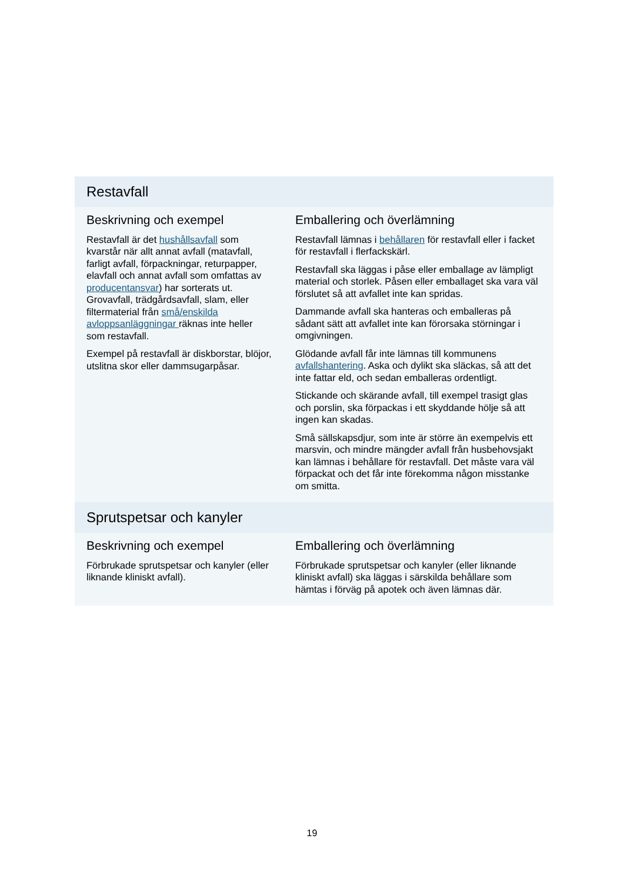| Restavfall | |
| --- | --- |
| Beskrivning och exempel Restavfall är det hushållsavfall som kvarstår när allt annat avfall (matavfall, farligt avfall, förpackningar, returpapper, elavfall och annat avfall som omfattas av producentansvar ) har sorterats ut. Grovavfall, trädgårdsavfall, slam, eller filtermaterial från små/enskilda avloppsanläggningar räknas inte heller som restavfall. Exempel på restavfall är diskborstar, blöjor, utslitna skor eller dammsugarpåsar. | Emballering och överlämning Restavfall lämnas i behållaren för restavfall eller i facket för restavfall i flerfackskärl. Restavfall ska läggas i påse eller emballage av lämpligt material och storlek. Påsen eller emballaget ska vara väl förslutet så att avfallet inte kan spridas. Dammande avfall ska hanteras och emballeras på sådant sätt att avfallet inte kan förorsaka störningar i omgivningen. Glödande avfall får inte lämnas till kommunens avfallshantering . Aska och dylikt ska släckas, så att det inte fattar eld, och sedan emballeras ordentligt. Stickande och skärande avfall, till exempel trasigt glas och porslin, ska förpackas i ett skyddande hölje så att ingen kan skadas. Små sällskapsdjur, som inte är större än exempelvis ett marsvin, och mindre mängder avfall från husbehovsjakt kan lämnas i behållare för restavfall. Det måste vara väl förpackat och det får inte förekomma någon misstanke om smitta. |
| Sprutspetsar och kanyler | |
| Beskrivning och exempel Förbrukade sprutspetsar och kanyler (eller liknande kliniskt avfall). | Emballering och överlämning Förbrukade sprutspetsar och kanyler (eller liknande kliniskt avfall) ska läggas i särskilda behållare som hämtas i förväg på apotek och även lämnas där. |
19